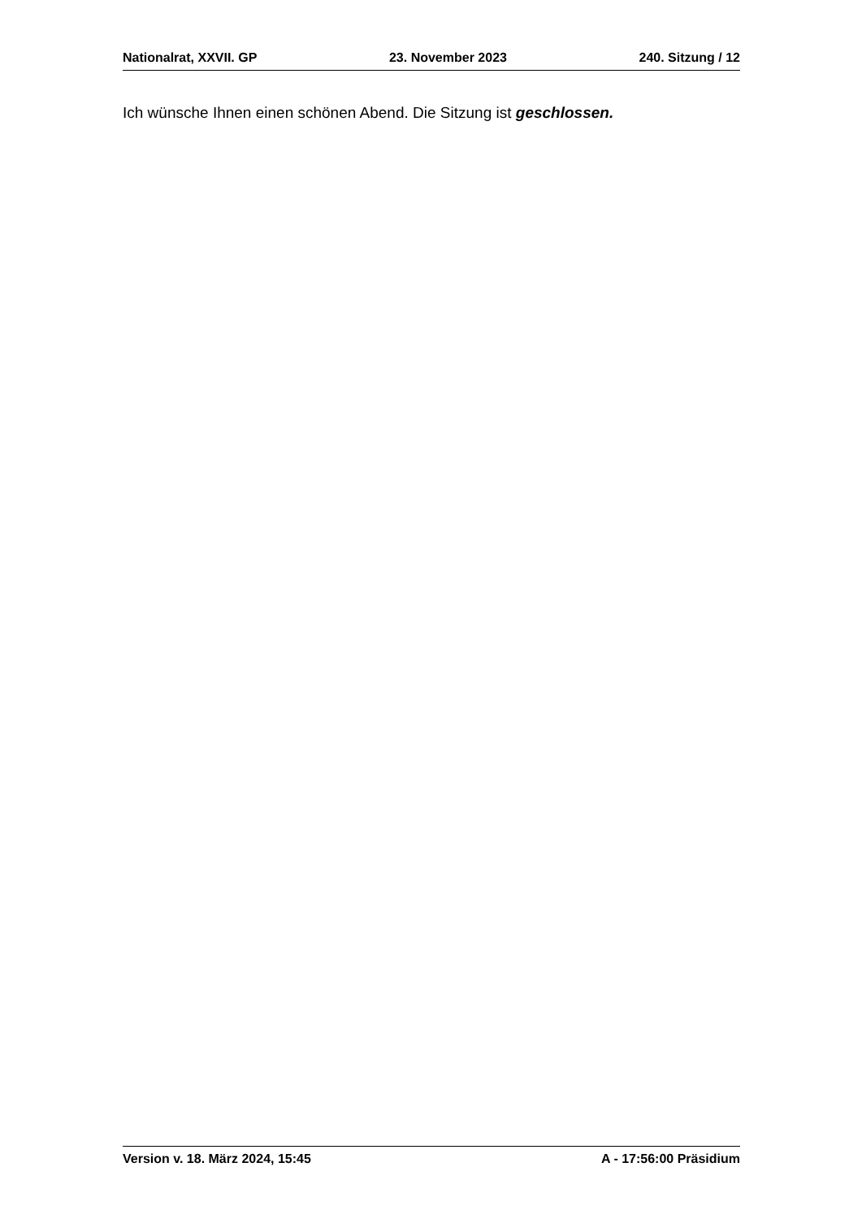Nationalrat, XXVII. GP 23. November 2023 240. Sitzung / 12
Ich wünsche Ihnen einen schönen Abend. Die Sitzung ist geschlossen.
Version v. 18. März 2024, 15:45 A - 17:56:00 Präsidium